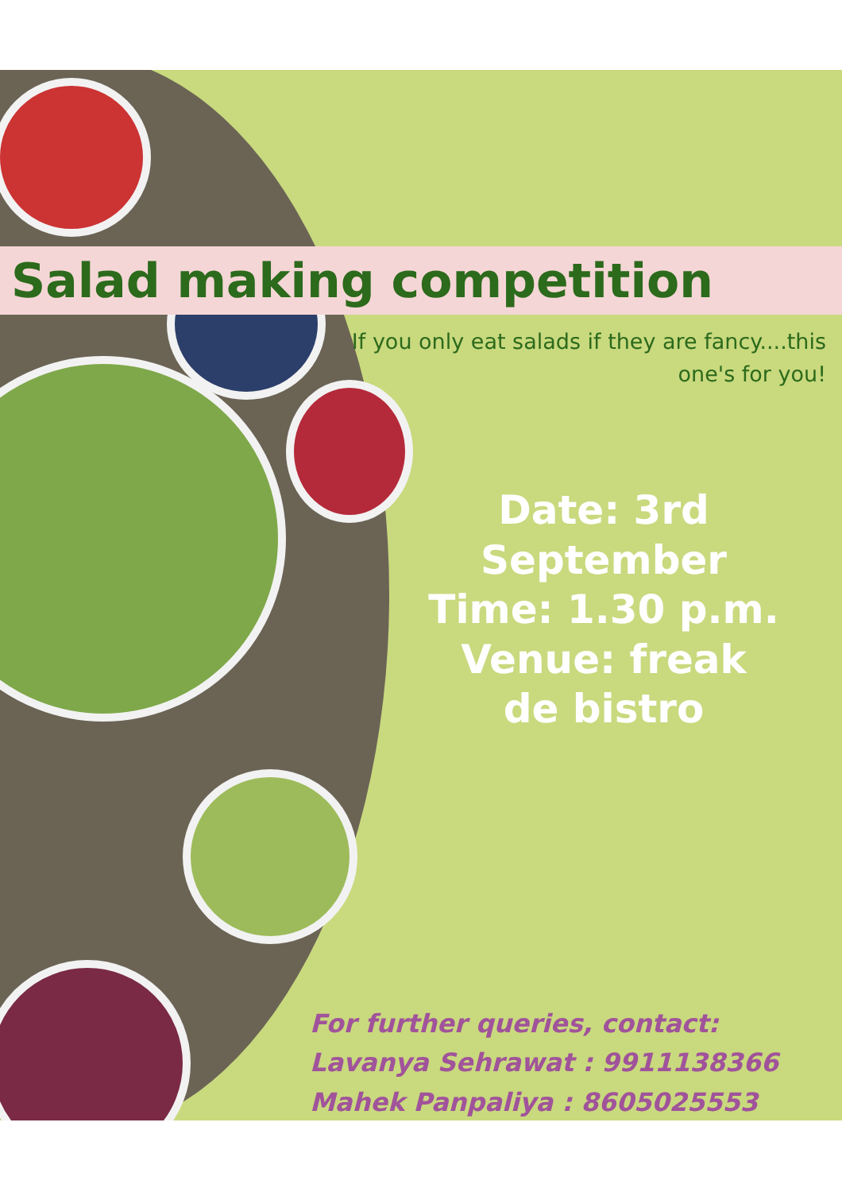Salad making competition
If you only eat salads if they are fancy....this one's for you!
Date: 3rd
September
Time: 1.30 p.m.
Venue: freak
de bistro
For further queries, contact:
Lavanya Sehrawat : 9911138366
Mahek Panpaliya : 8605025553